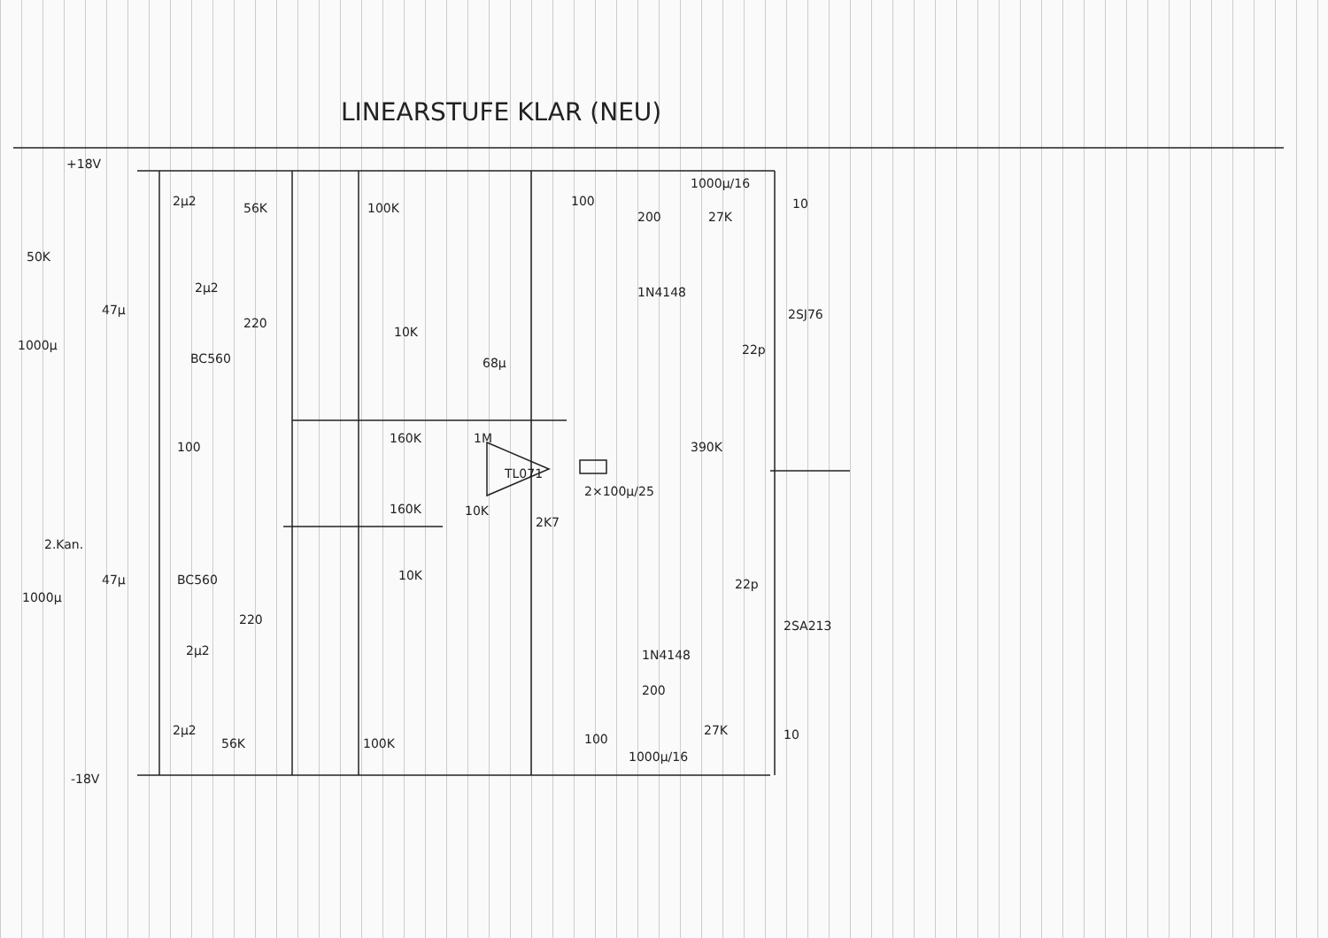LINEARSTUFE KLAR (NEU)
+18V
-18V
2µ2
56K
100K
100
1000µ/16
10
200
27K
1N4148
2SJ76
22p
50K
47µ
2µ2
1000µ
220
BC560
10K
68µ
160K
1M
TL071
390K
100
2×100µ/25
160K
10K
2K7
2.Kan.
47µ
BC560
10K
22p
1000µ
220
2SA213
1N4148
2µ2
200
27K
2µ2
56K
100K
100
10
1000µ/16